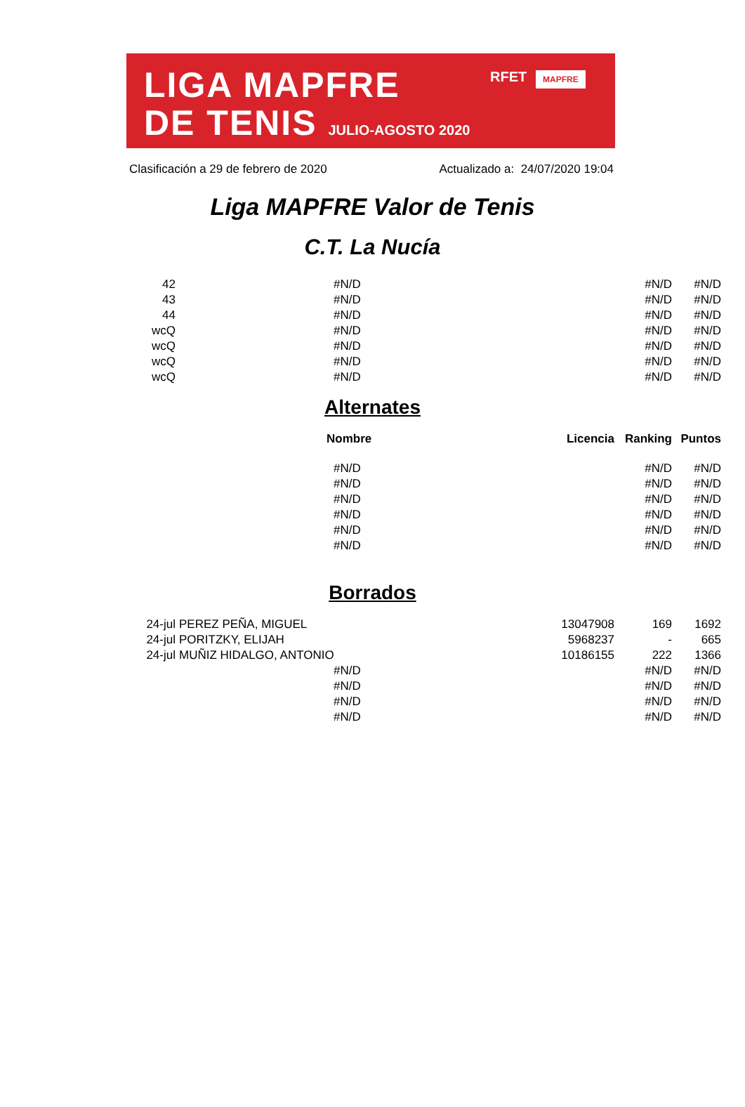LIGA MAPFRE
DE TENIS JULIO-AGOSTO 2020
RFET MAPFRE
Clasificación a 29 de febrero de 2020 Actualizado a: 24/07/2020 19:04
Liga MAPFRE Valor de Tenis
C.T. La Nucía
| 42 | #N/D | | #N/D | #N/D |
| 43 | #N/D | | #N/D | #N/D |
| 44 | #N/D | | #N/D | #N/D |
| wcQ | #N/D | | #N/D | #N/D |
| wcQ | #N/D | | #N/D | #N/D |
| wcQ | #N/D | | #N/D | #N/D |
| wcQ | #N/D | | #N/D | #N/D |
Alternates
| | Nombre | Licencia | Ranking | Puntos |
| --- | --- | --- | --- | --- |
| | #N/D | | #N/D | #N/D |
| | #N/D | | #N/D | #N/D |
| | #N/D | | #N/D | #N/D |
| | #N/D | | #N/D | #N/D |
| | #N/D | | #N/D | #N/D |
| | #N/D | | #N/D | #N/D |
Borrados
| 24-jul | PEREZ PEÑA, MIGUEL | 13047908 | 169 | 1692 |
| 24-jul | PORITZKY, ELIJAH | 5968237 | - | 665 |
| 24-jul | MUÑIZ HIDALGO, ANTONIO | 10186155 | 222 | 1366 |
| | #N/D | | #N/D | #N/D |
| | #N/D | | #N/D | #N/D |
| | #N/D | | #N/D | #N/D |
| | #N/D | | #N/D | #N/D |